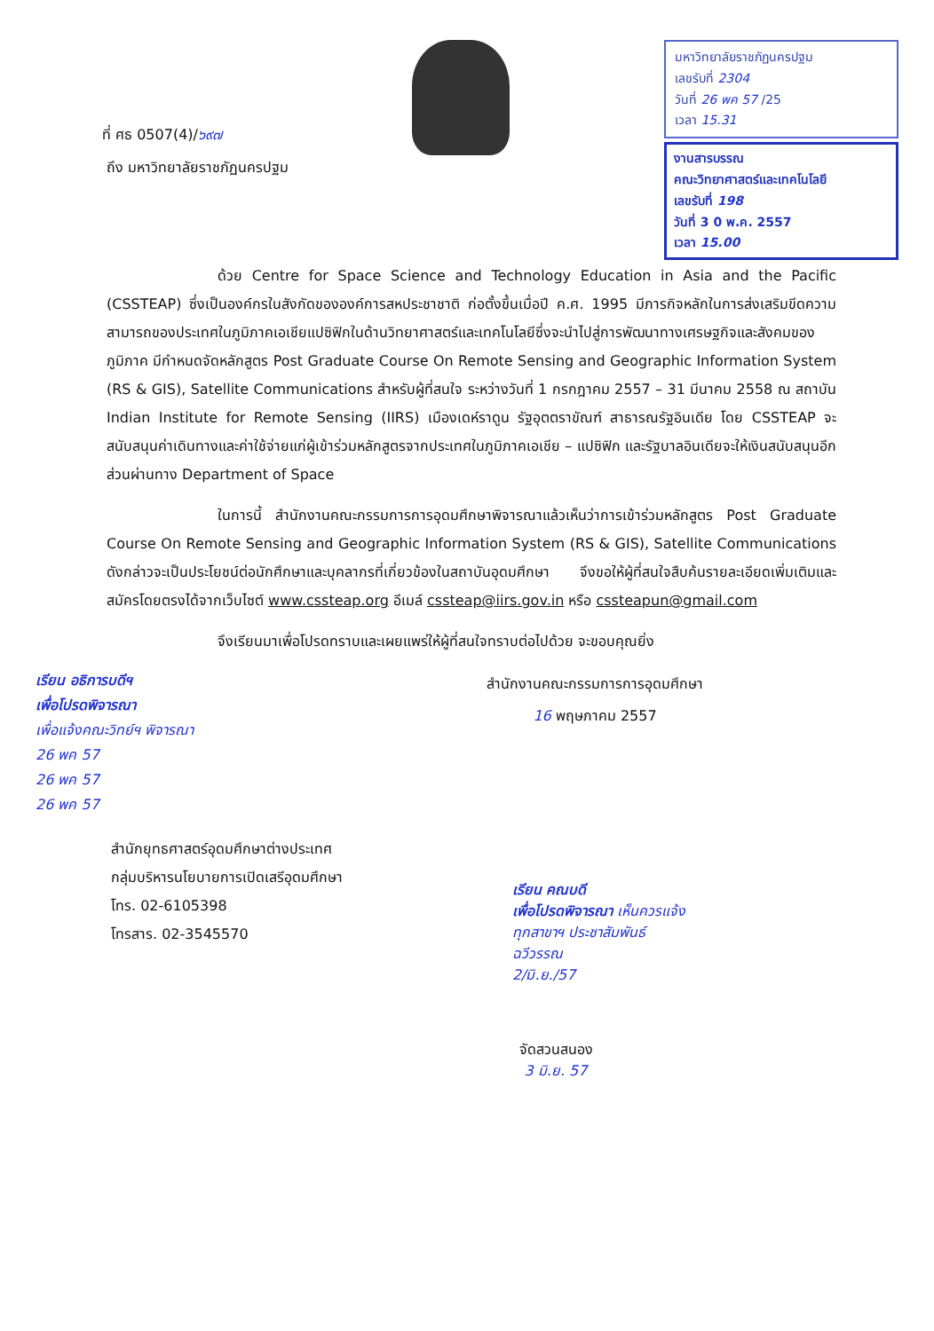ที่ ศธ 0507(4)/๖๙๗
มหาวิทยาลัยราชภัฏนครปฐม
เลขรับที่ 2304
วันที่ 26 พค 57 /25
เวลา 15.31
งานสารบรรณ
คณะวิทยาศาสตร์และเทคโนโลยี
เลขรับที่ 198
วันที่ 3 0 พ.ค. 2557
เวลา 15.00
ถึง มหาวิทยาลัยราชภัฏนครปฐม
ด้วย Centre for Space Science and Technology Education in Asia and the Pacific (CSSTEAP) ซึ่งเป็นองค์กรในสังกัดขององค์การสหประชาชาติ ก่อตั้งขึ้นเมื่อปี ค.ศ. 1995 มีภารกิจหลักในการส่งเสริมขีดความสามารถของประเทศในภูมิภาคเอเชียแปซิฟิกในด้านวิทยาศาสตร์และเทคโนโลยีซึ่งจะนำไปสู่การพัฒนาทางเศรษฐกิจและสังคมของภูมิภาค มีกำหนดจัดหลักสูตร Post Graduate Course On Remote Sensing and Geographic Information System (RS & GIS), Satellite Communications สำหรับผู้ที่สนใจ ระหว่างวันที่ 1 กรกฎาคม 2557 – 31 มีนาคม 2558 ณ สถาบัน Indian Institute for Remote Sensing (IIRS) เมืองเดห์ราดูน รัฐอุตตราขัณฑ์ สาธารณรัฐอินเดีย โดย CSSTEAP จะสนับสนุนค่าเดินทางและค่าใช้จ่ายแก่ผู้เข้าร่วมหลักสูตรจากประเทศในภูมิภาคเอเชีย – แปซิฟิก และรัฐบาลอินเดียจะให้เงินสนับสนุนอีกส่วนผ่านทาง Department of Space
ในการนี้ สำนักงานคณะกรรมการการอุดมศึกษาพิจารณาแล้วเห็นว่าการเข้าร่วมหลักสูตร Post Graduate Course On Remote Sensing and Geographic Information System (RS & GIS), Satellite Communications ดังกล่าวจะเป็นประโยชน์ต่อนักศึกษาและบุคลากรที่เกี่ยวข้องในสถาบันอุดมศึกษา จึงขอให้ผู้ที่สนใจสืบค้นรายละเอียดเพิ่มเติมและสมัครโดยตรงได้จากเว็บไซต์ www.cssteap.org อีเมล์ cssteap@iirs.gov.in หรือ cssteapun@gmail.com
จึงเรียนมาเพื่อโปรดทราบและเผยแพร่ให้ผู้ที่สนใจทราบต่อไปด้วย จะขอบคุณยิ่ง
เรียน อธิการบดีฯ
เพื่อโปรดพิจารณา
เพื่อแจ้งคณะวิทย์ฯ พิจารณา
26 พค 57
26 พค 57
26 พค 57
สำนักงานคณะกรรมการการอุดมศึกษา
16 พฤษภาคม 2557
สำนักยุทธศาสตร์อุดมศึกษาต่างประเทศ
กลุ่มบริหารนโยบายการเปิดเสรีอุดมศึกษา
โทร. 02-6105398
โทรสาร. 02-3545570
เรียน คณบดี
เพื่อโปรดพิจารณา เห็นควรแจ้ง
ทุกสาขาฯ ประชาสัมพันธ์
ฉวีวรรณ
2/มิ.ย./57
จัดสวนสนอง
3 มิ.ย. 57